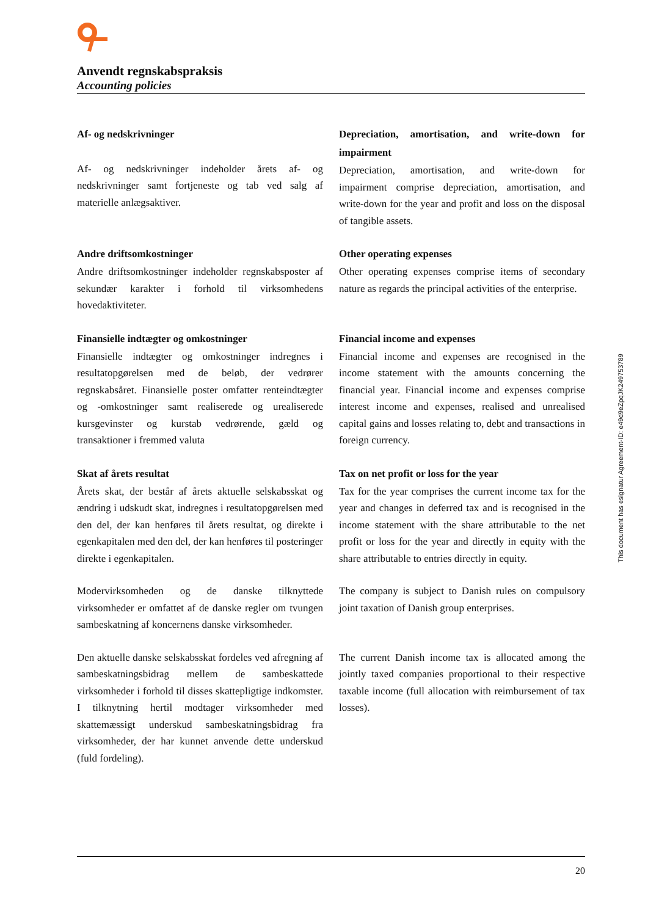Anvendt regnskabspraksis
Accounting policies
Af- og nedskrivninger
Af- og nedskrivninger indeholder årets af- og nedskrivninger samt fortjeneste og tab ved salg af materielle anlægsaktiver.
Depreciation, amortisation, and write-down for impairment
Depreciation, amortisation, and write-down for impairment comprise depreciation, amortisation, and write-down for the year and profit and loss on the disposal of tangible assets.
Andre driftsomkostninger
Andre driftsomkostninger indeholder regnskabsposter af sekundær karakter i forhold til virksomhedens hovedaktiviteter.
Other operating expenses
Other operating expenses comprise items of secondary nature as regards the principal activities of the enterprise.
Finansielle indtægter og omkostninger
Finansielle indtægter og omkostninger indregnes i resultatopgørelsen med de beløb, der vedrører regnskabsåret. Finansielle poster omfatter renteindtægter og -omkostninger samt realiserede og urealiserede kursgevinster og kurstab vedrørende, gæld og transaktioner i fremmed valuta
Financial income and expenses
Financial income and expenses are recognised in the income statement with the amounts concerning the financial year. Financial income and expenses comprise interest income and expenses, realised and unrealised capital gains and losses relating to, debt and transactions in foreign currency.
Skat af årets resultat
Årets skat, der består af årets aktuelle selskabsskat og ændring i udskudt skat, indregnes i resultatopgørelsen med den del, der kan henføres til årets resultat, og direkte i egenkapitalen med den del, der kan henføres til posteringer direkte i egenkapitalen.
Tax on net profit or loss for the year
Tax for the year comprises the current income tax for the year and changes in deferred tax and is recognised in the income statement with the share attributable to the net profit or loss for the year and directly in equity with the share attributable to entries directly in equity.
Modervirksomheden og de danske tilknyttede virksomheder er omfattet af de danske regler om tvungen sambeskatning af koncernens danske virksomheder.
The company is subject to Danish rules on compulsory joint taxation of Danish group enterprises.
Den aktuelle danske selskabsskat fordeles ved afregning af sambeskatningsbidrag mellem de sambeskattede virksomheder i forhold til disses skattepligtige indkomster. I tilknytning hertil modtager virksomheder med skattemæssigt underskud sambeskatningsbidrag fra virksomheder, der har kunnet anvende dette underskud (fuld fordeling).
The current Danish income tax is allocated among the jointly taxed companies proportional to their respective taxable income (full allocation with reimbursement of tax losses).
This document has esignatur Agreement-ID: e49d9eZpqJK249753789
20